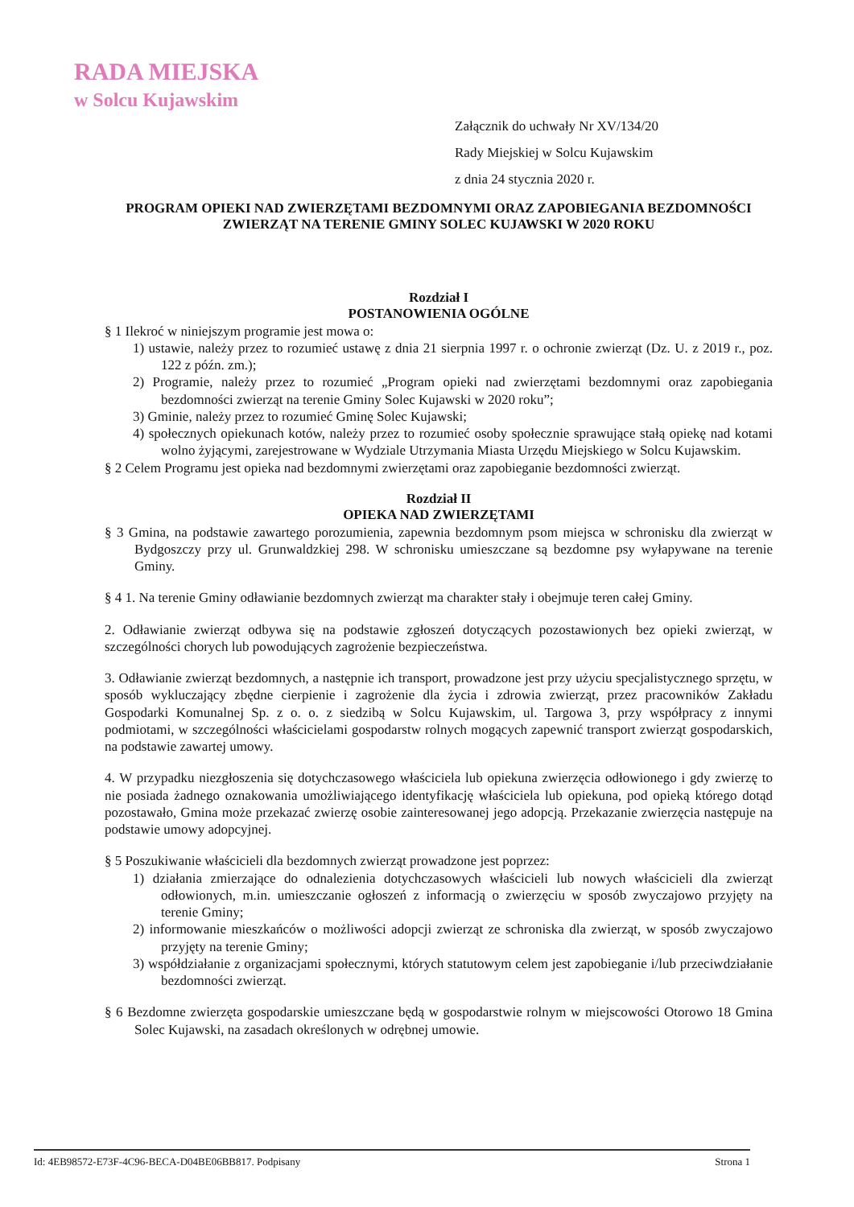RADA MIEJSKA
w Solcu Kujawskim
Załącznik do uchwały Nr XV/134/20
Rady Miejskiej w Solcu Kujawskim
z dnia 24 stycznia 2020 r.
PROGRAM OPIEKI NAD ZWIERZĘTAMI BEZDOMNYMI ORAZ ZAPOBIEGANIA BEZDOMNOŚCI ZWIERZĄT NA TERENIE GMINY SOLEC KUJAWSKI W 2020 ROKU
Rozdział I
POSTANOWIENIA OGÓLNE
§ 1 Ilekroć w niniejszym programie jest mowa o:
1) ustawie, należy przez to rozumieć ustawę z dnia 21 sierpnia 1997 r. o ochronie zwierząt (Dz. U. z 2019 r., poz. 122 z późn. zm.);
2) Programie, należy przez to rozumieć „Program opieki nad zwierzętami bezdomnymi oraz zapobiegania bezdomności zwierząt na terenie Gminy Solec Kujawski w 2020 roku”;
3) Gminie, należy przez to rozumieć Gminę Solec Kujawski;
4) społecznych opiekunach kotów, należy przez to rozumieć osoby społecznie sprawujące stałą opiekę nad kotami wolno żyjącymi, zarejestrowane w Wydziale Utrzymania Miasta Urzędu Miejskiego w Solcu Kujawskim.
§ 2 Celem Programu jest opieka nad bezdomnymi zwierzętami oraz zapobieganie bezdomności zwierząt.
Rozdział II
OPIEKA NAD ZWIERZĘTAMI
§ 3 Gmina, na podstawie zawartego porozumienia, zapewnia bezdomnym psom miejsca w schronisku dla zwierząt w Bydgoszczy przy ul. Grunwaldzkiej 298. W schronisku umieszczane są bezdomne psy wyłapywane na terenie Gminy.
§ 4 1. Na terenie Gminy odławianie bezdomnych zwierząt ma charakter stały i obejmuje teren całej Gminy.
2. Odławianie zwierząt odbywa się na podstawie zgłoszeń dotyczących pozostawionych bez opieki zwierząt, w szczególności chorych lub powodujących zagrożenie bezpieczeństwa.
3. Odławianie zwierząt bezdomnych, a następnie ich transport, prowadzone jest przy użyciu specjalistycznego sprzętu, w sposób wykluczający zbędne cierpienie i zagrożenie dla życia i zdrowia zwierząt, przez pracowników Zakładu Gospodarki Komunalnej Sp. z o. o. z siedzibą w Solcu Kujawskim, ul. Targowa 3, przy współpracy z innymi podmiotami, w szczególności właścicielami gospodarstw rolnych mogących zapewnić transport zwierząt gospodarskich, na podstawie zawartej umowy.
4. W przypadku niezgłoszenia się dotychczasowego właściciela lub opiekuna zwierzęcia odłowionego i gdy zwierzę to nie posiada żadnego oznakowania umożliwiającego identyfikację właściciela lub opiekuna, pod opieką którego dotąd pozostawało, Gmina może przekazać zwierzę osobie zainteresowanej jego adopcją. Przekazanie zwierzęcia następuje na podstawie umowy adopcyjnej.
§ 5 Poszukiwanie właścicieli dla bezdomnych zwierząt prowadzone jest poprzez:
1) działania zmierzające do odnalezienia dotychczasowych właścicieli lub nowych właścicieli dla zwierząt odłowionych, m.in. umieszczanie ogłoszeń z informacją o zwierzęciu w sposób zwyczajowo przyjęty na terenie Gminy;
2) informowanie mieszkańców o możliwości adopcji zwierząt ze schroniska dla zwierząt, w sposób zwyczajowo przyjęty na terenie Gminy;
3) współdziałanie z organizacjami społecznymi, których statutowym celem jest zapobieganie i/lub przeciwdziałanie bezdomności zwierząt.
§ 6 Bezdomne zwierzęta gospodarskie umieszczane będą w gospodarstwie rolnym w miejscowości Otorowo 18 Gmina Solec Kujawski, na zasadach określonych w odrębnej umowie.
Id: 4EB98572-E73F-4C96-BECA-D04BE06BB817. Podpisany Strona 1